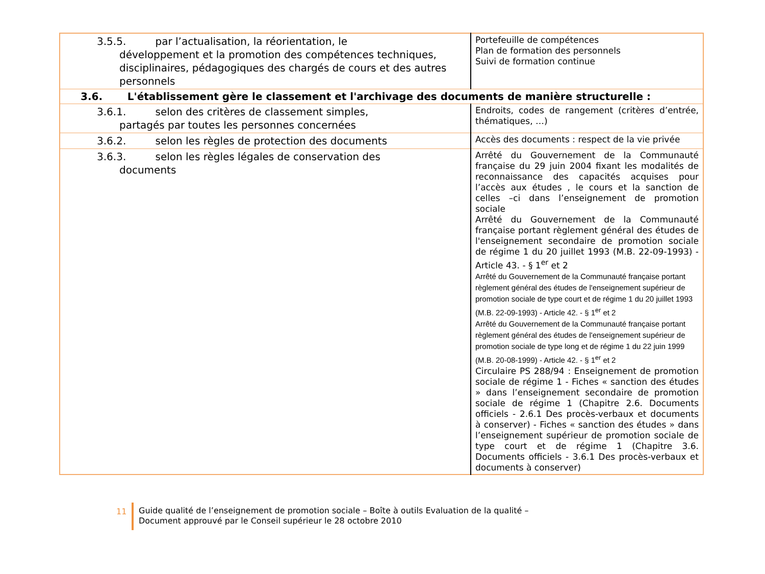| 3.5.5. par l’actualisation, la réorientation, le développement et la promotion des compétences techniques, disciplinaires, pédagogiques des chargés de cours et des autres personnels | Portefeuille de compétences Plan de formation des personnels Suivi de formation continue |
| 3.6. L'établissement gère le classement et l'archivage des documents de manière structurelle : | |
| 3.6.1. selon des critères de classement simples, partagés par toutes les personnes concernées | Endroits, codes de rangement (critères d’entrée, thématiques, …) |
| 3.6.2. selon les règles de protection des documents | Accès des documents : respect de la vie privée |
| 3.6.3. selon les règles légales de conservation des documents | Arrêté du Gouvernement de la Communauté française du 29 juin 2004 fixant les modalités de reconnaissance des capacités acquises pour l’accès aux études , le cours et la sanction de celles –ci dans l’enseignement de promotion sociale Arrêté du Gouvernement de la Communauté française portant règlement général des études de l'enseignement secondaire de promotion sociale de régime 1 du 20 juillet 1993 (M.B. 22-09-1993) - Article 43. - § 1<sup>er</sup> et 2 Arrêté du Gouvernement de la Communauté française portant règlement général des études de l'enseignement supérieur de promotion sociale de type court et de régime 1 du 20 juillet 1993 (M.B. 22-09-1993) - Article 42. - § 1<sup>er</sup> et 2 Arrêté du Gouvernement de la Communauté française portant règlement général des études de l'enseignement supérieur de promotion sociale de type long et de régime 1 du 22 juin 1999 (M.B. 20-08-1999) - Article 42. - § 1<sup>er</sup> et 2 Circulaire PS 288/94 : Enseignement de promotion sociale de régime 1 - Fiches « sanction des études » dans l’enseignement secondaire de promotion sociale de régime 1 (Chapitre 2.6. Documents officiels - 2.6.1 Des procès-verbaux et documents à conserver) - Fiches « sanction des études » dans l’enseignement supérieur de promotion sociale de type court et de régime 1 (Chapitre 3.6. Documents officiels - 3.6.1 Des procès-verbaux et documents à conserver) |
11 Guide qualité de l’enseignement de promotion sociale – Boîte à outils Evaluation de la qualité –
Document approuvé par le Conseil supérieur le 28 octobre 2010